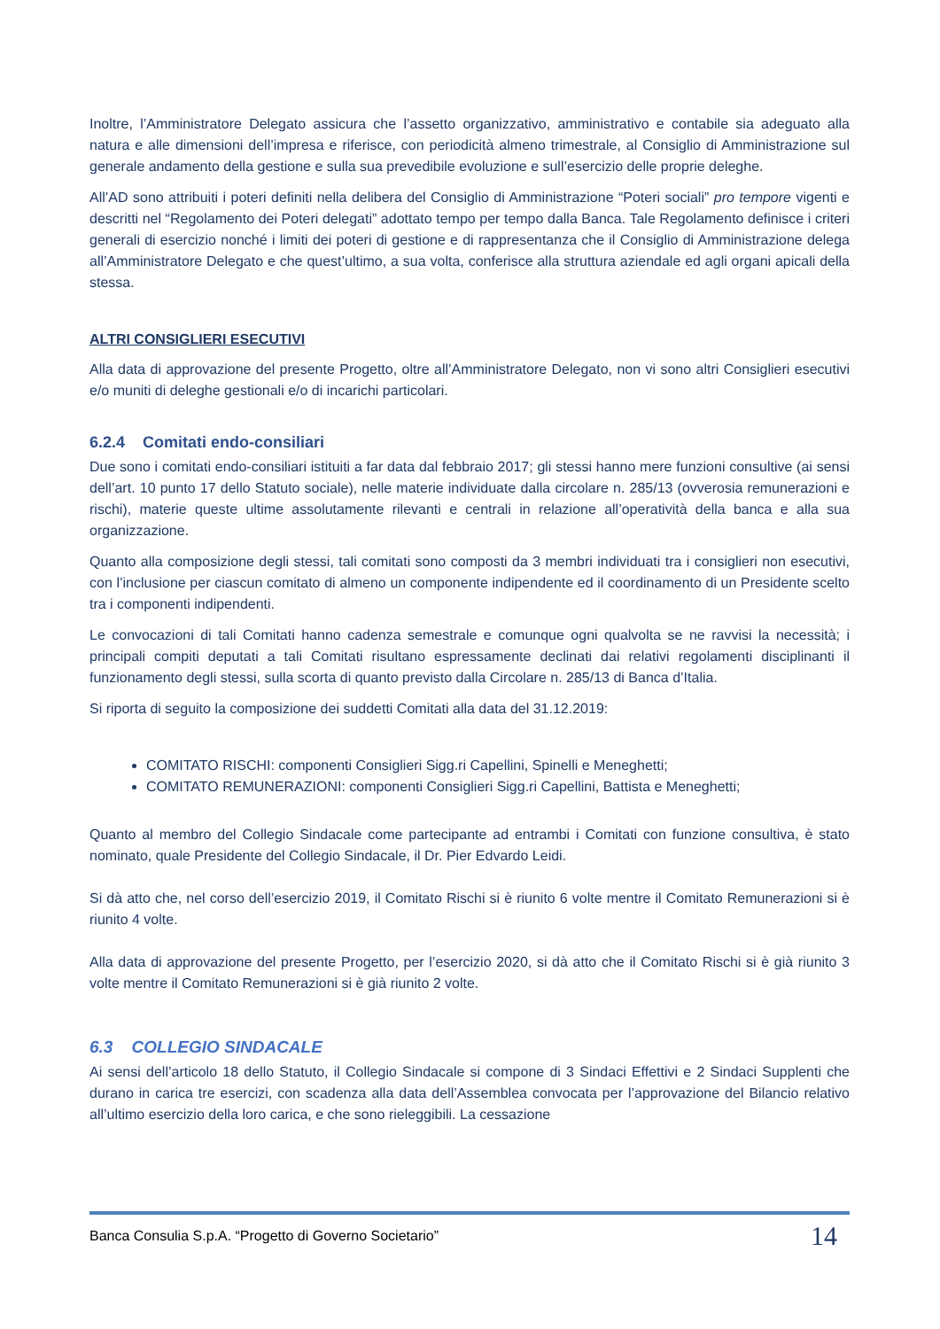Inoltre, l’Amministratore Delegato assicura che l’assetto organizzativo, amministrativo e contabile sia adeguato alla natura e alle dimensioni dell’impresa e riferisce, con periodicità almeno trimestrale, al Consiglio di Amministrazione sul generale andamento della gestione e sulla sua prevedibile evoluzione e sull’esercizio delle proprie deleghe.
All’AD sono attribuiti i poteri definiti nella delibera del Consiglio di Amministrazione “Poteri sociali” pro tempore vigenti e descritti nel “Regolamento dei Poteri delegati” adottato tempo per tempo dalla Banca. Tale Regolamento definisce i criteri generali di esercizio nonché i limiti dei poteri di gestione e di rappresentanza che il Consiglio di Amministrazione delega all’Amministratore Delegato e che quest’ultimo, a sua volta, conferisce alla struttura aziendale ed agli organi apicali della stessa.
ALTRI CONSIGLIERI ESECUTIVI
Alla data di approvazione del presente Progetto, oltre all’Amministratore Delegato, non vi sono altri Consiglieri esecutivi e/o muniti di deleghe gestionali e/o di incarichi particolari.
6.2.4 Comitati endo-consiliari
Due sono i comitati endo-consiliari istituiti a far data dal febbraio 2017; gli stessi hanno mere funzioni consultive (ai sensi dell’art. 10 punto 17 dello Statuto sociale), nelle materie individuate dalla circolare n. 285/13 (ovverosia remunerazioni e rischi), materie queste ultime assolutamente rilevanti e centrali in relazione all’operatività della banca e alla sua organizzazione.
Quanto alla composizione degli stessi, tali comitati sono composti da 3 membri individuati tra i consiglieri non esecutivi, con l’inclusione per ciascun comitato di almeno un componente indipendente ed il coordinamento di un Presidente scelto tra i componenti indipendenti.
Le convocazioni di tali Comitati hanno cadenza semestrale e comunque ogni qualvolta se ne ravvisi la necessità; i principali compiti deputati a tali Comitati risultano espressamente declinati dai relativi regolamenti disciplinanti il funzionamento degli stessi, sulla scorta di quanto previsto dalla Circolare n. 285/13 di Banca d’Italia.
Si riporta di seguito la composizione dei suddetti Comitati alla data del 31.12.2019:
COMITATO RISCHI: componenti Consiglieri Sigg.ri Capellini, Spinelli e Meneghetti;
COMITATO REMUNERAZIONI: componenti Consiglieri Sigg.ri Capellini, Battista e Meneghetti;
Quanto al membro del Collegio Sindacale come partecipante ad entrambi i Comitati con funzione consultiva, è stato nominato, quale Presidente del Collegio Sindacale, il Dr. Pier Edvardo Leidi.
Si dà atto che, nel corso dell’esercizio 2019, il Comitato Rischi si è riunito 6 volte mentre il Comitato Remunerazioni si è riunito 4 volte.
Alla data di approvazione del presente Progetto, per l’esercizio 2020, si dà atto che il Comitato Rischi si è già riunito 3 volte mentre il Comitato Remunerazioni si è già riunito 2 volte.
6.3 COLLEGIO SINDACALE
Ai sensi dell’articolo 18 dello Statuto, il Collegio Sindacale si compone di 3 Sindaci Effettivi e 2 Sindaci Supplenti che durano in carica tre esercizi, con scadenza alla data dell’Assemblea convocata per l’approvazione del Bilancio relativo all’ultimo esercizio della loro carica, e che sono rieleggibili. La cessazione
Banca Consulia S.p.A. “Progetto di Governo Societario” 14